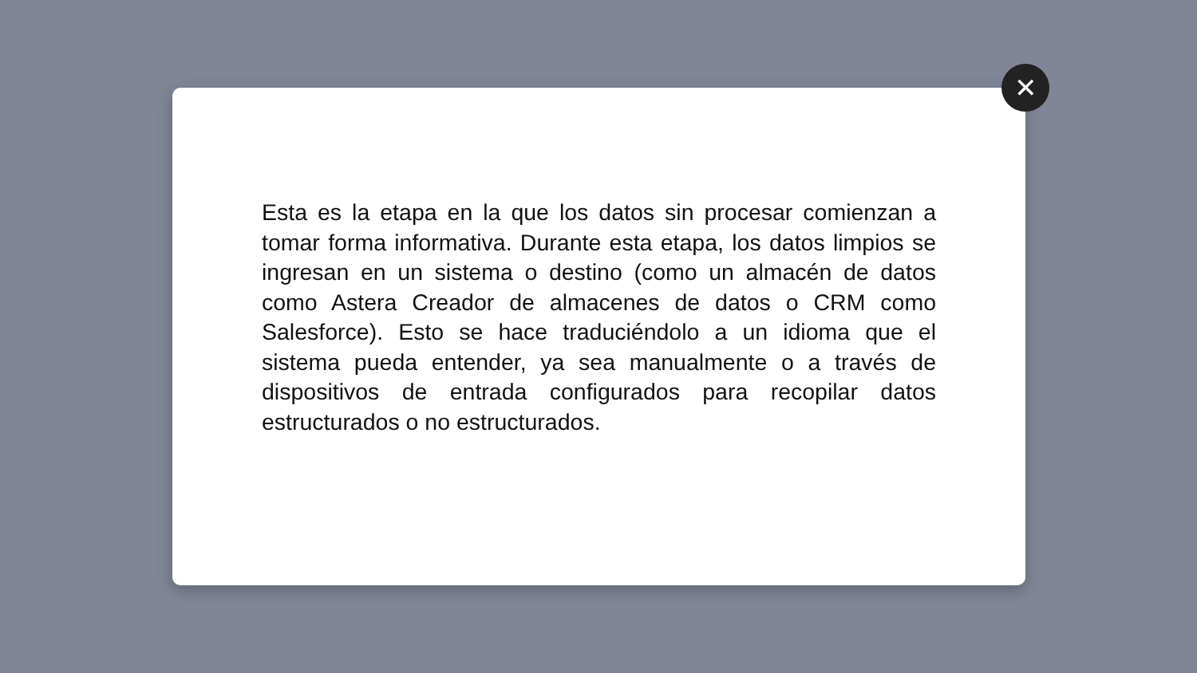Esta es la etapa en la que los datos sin procesar comienzan a tomar forma informativa. Durante esta etapa, los datos limpios se ingresan en un sistema o destino (como un almacén de datos como Astera Creador de almacenes de datos o CRM como Salesforce). Esto se hace traduciéndolo a un idioma que el sistema pueda entender, ya sea manualmente o a través de dispositivos de entrada configurados para recopilar datos estructurados o no estructurados.
✕